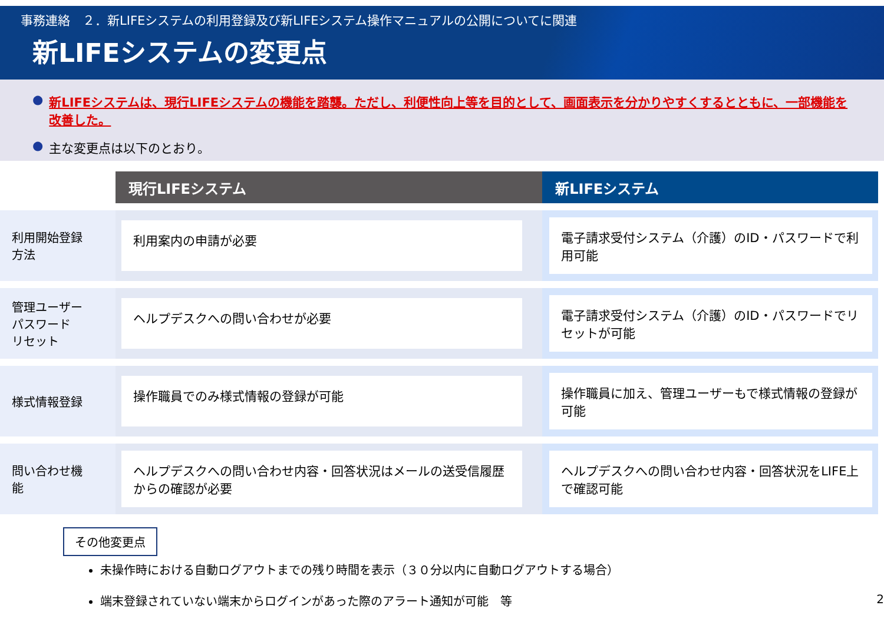事務連絡　２．新LIFEシステムの利用登録及び新LIFEシステム操作マニュアルの公開についてに関連
新LIFEシステムの変更点
● 新LIFEシステムは、現行LIFEシステムの機能を踏襲。ただし、利便性向上等を目的として、画面表示を分かりやすくするとともに、一部機能を改善した。
● 主な変更点は以下のとおり。
| | 現行LIFEシステム | 新LIFEシステム |
| 利用開始登録 方法 | 利用案内の申請が必要 | 電子請求受付システム（介護）のID・パスワードで利用可能 |
| 管理ユーザー パスワード リセット | ヘルプデスクへの問い合わせが必要 | 電子請求受付システム（介護）のID・パスワードでリセットが可能 |
| 様式情報登録 | 操作職員でのみ様式情報の登録が可能 | 操作職員に加え、管理ユーザーもで様式情報の登録が可能 |
| 問い合わせ機 能 | ヘルプデスクへの問い合わせ内容・回答状況はメールの送受信履歴からの確認が必要 | ヘルプデスクへの問い合わせ内容・回答状況をLIFE上で確認可能 |
その他変更点
未操作時における自動ログアウトまでの残り時間を表示（３０分以内に自動ログアウトする場合）
端末登録されていない端末からログインがあった際のアラート通知が可能　等 2